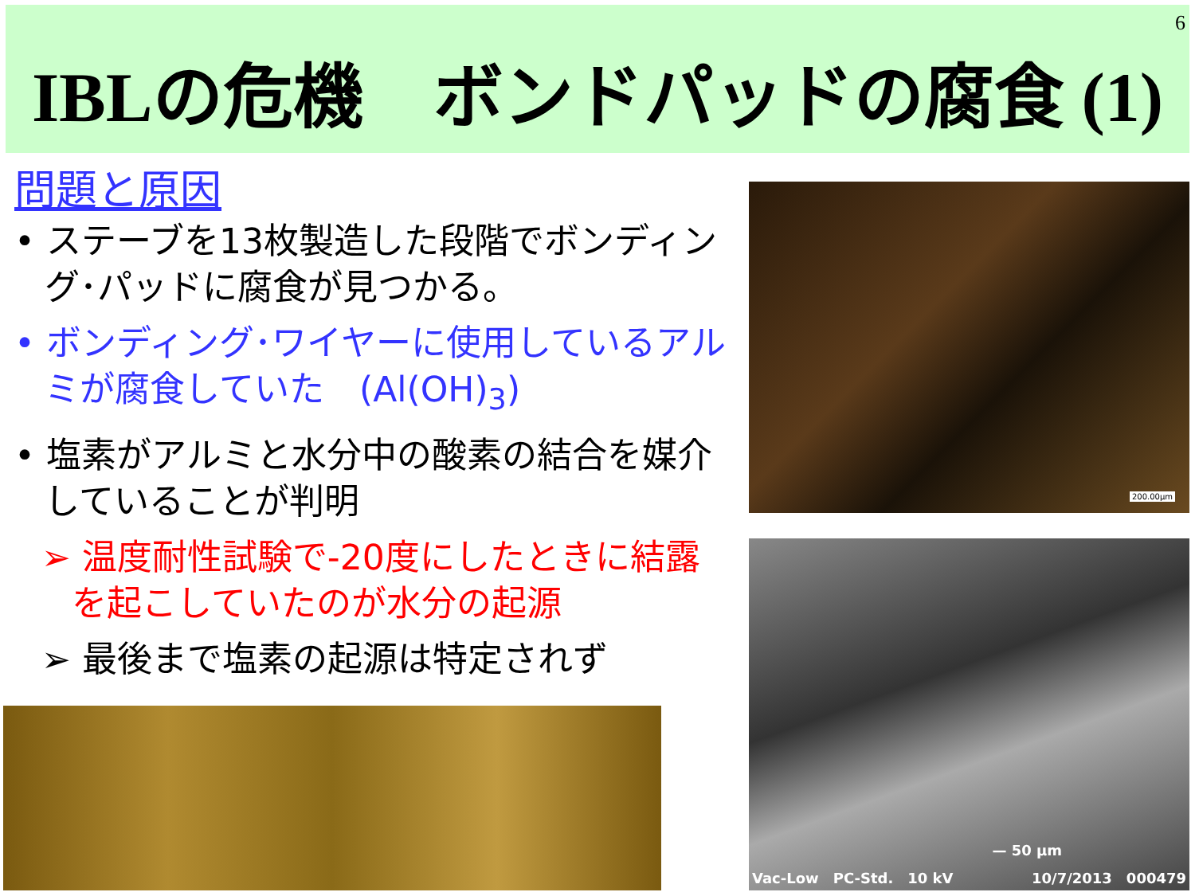6
IBLの危機　ボンドパッドの腐食 (1)
問題と原因
• ステーブを13枚製造した段階でボンディング･パッドに腐食が見つかる。
• ボンディング･ワイヤーに使用しているアルミが腐食していた　(Al(OH)<sub>3</sub>)
• 塩素がアルミと水分中の酸素の結合を媒介していることが判明
➢ 温度耐性試験で-20度にしたときに結露を起こしていたのが水分の起源
➢ 最後まで塩素の起源は特定されず
200.00µm
— 50 µm
Vac-Low　PC-Std.　10 kV 10/7/2013　000479